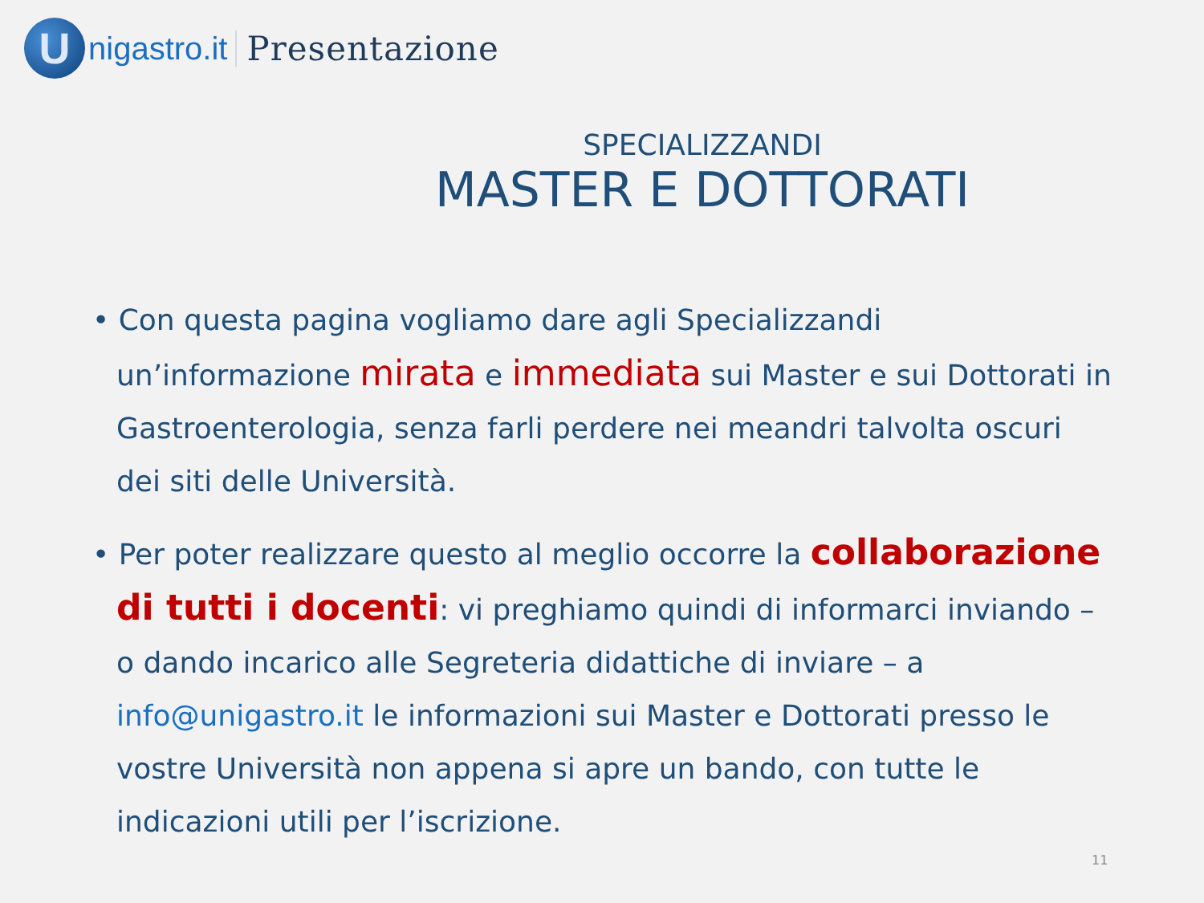U
nigastro.it Presentazione
SPECIALIZZANDI
MASTER E DOTTORATI
• Con questa pagina vogliamo dare agli Specializzandi un’informazione mirata e immediata sui Master e sui Dottorati in Gastroenterologia, senza farli perdere nei meandri talvolta oscuri dei siti delle Università.
• Per poter realizzare questo al meglio occorre la collaborazione di tutti i docenti: vi preghiamo quindi di informarci inviando – o dando incarico alle Segreteria didattiche di inviare – a info@unigastro.it le informazioni sui Master e Dottorati presso le vostre Università non appena si apre un bando, con tutte le indicazioni utili per l’iscrizione.
11